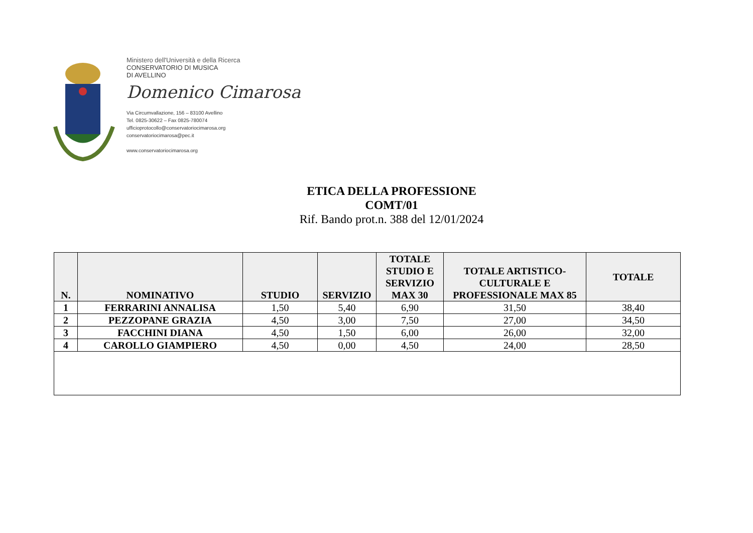Ministero dell'Università e della Ricerca
CONSERVATORIO DI MUSICA
DI AVELLINO
Domenico Cimarosa
Via Circumvallazione, 156 – 83100 Avellino
Tel. 0825-30622 – Fax 0825-780074
ufficioprotocollo@conservatoriocimarosa.org
conservatoriocimarosa@pec.it
www.conservatoriocimarosa.org
ETICA DELLA PROFESSIONE
COMT/01
Rif. Bando prot.n. 388 del 12/01/2024
| N. | NOMINATIVO | STUDIO | SERVIZIO | TOTALE STUDIO E SERVIZIO MAX 30 | TOTALE ARTISTICO-CULTURALE E PROFESSIONALE MAX 85 | TOTALE |
| --- | --- | --- | --- | --- | --- | --- |
| 1 | FERRARINI ANNALISA | 1,50 | 5,40 | 6,90 | 31,50 | 38,40 |
| 2 | PEZZOPANE GRAZIA | 4,50 | 3,00 | 7,50 | 27,00 | 34,50 |
| 3 | FACCHINI DIANA | 4,50 | 1,50 | 6,00 | 26,00 | 32,00 |
| 4 | CAROLLO GIAMPIERO | 4,50 | 0,00 | 4,50 | 24,00 | 28,50 |